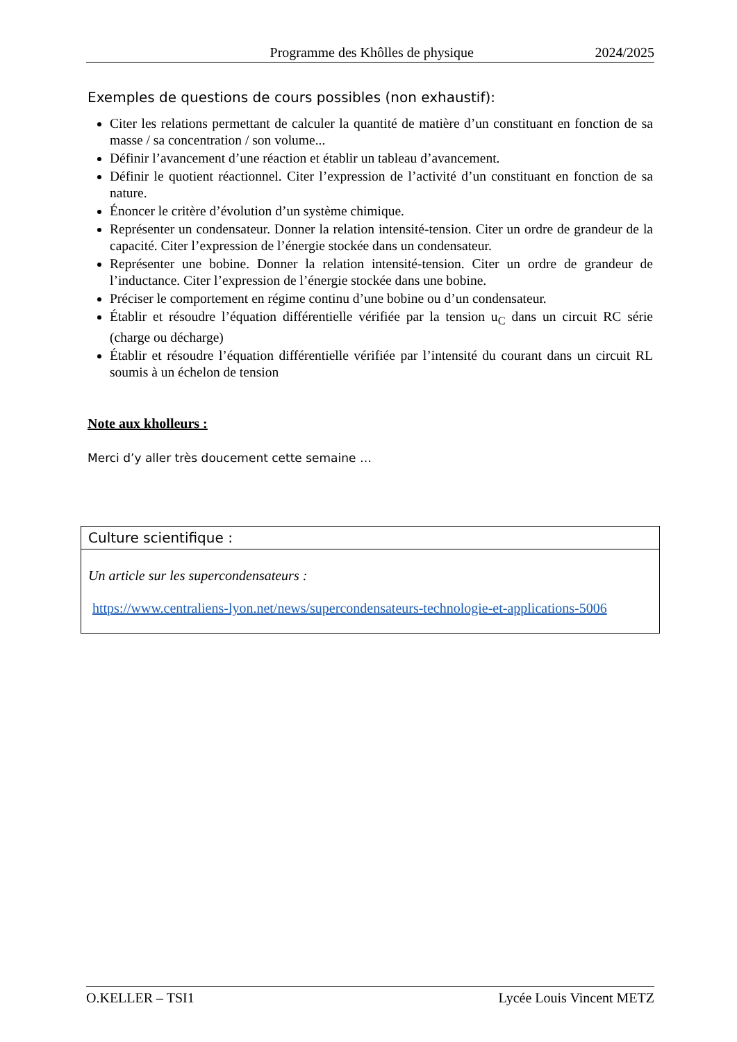Programme des Khôlles de physique 2024/2025
Exemples de questions de cours possibles (non exhaustif):
Citer les relations permettant de calculer la quantité de matière d’un constituant en fonction de sa masse / sa concentration / son volume...
Définir l’avancement d’une réaction et établir un tableau d’avancement.
Définir le quotient réactionnel. Citer l’expression de l’activité d’un constituant en fonction de sa nature.
Énoncer le critère d’évolution d’un système chimique.
Représenter un condensateur. Donner la relation intensité-tension. Citer un ordre de grandeur de la capacité. Citer l’expression de l’énergie stockée dans un condensateur.
Représenter une bobine. Donner la relation intensité-tension. Citer un ordre de grandeur de l’inductance. Citer l’expression de l’énergie stockée dans une bobine.
Préciser le comportement en régime continu d’une bobine ou d’un condensateur.
Établir et résoudre l’équation différentielle vérifiée par la tension u<sub>C</sub> dans un circuit RC série (charge ou décharge)
Établir et résoudre l’équation différentielle vérifiée par l’intensité du courant dans un circuit RL soumis à un échelon de tension
Note aux kholleurs :
Merci d’y aller très doucement cette semaine …
Culture scientifique :
Un article sur les supercondensateurs :
https://www.centraliens-lyon.net/news/supercondensateurs-technologie-et-applications-5006
O.KELLER – TSI1 Lycée Louis Vincent METZ